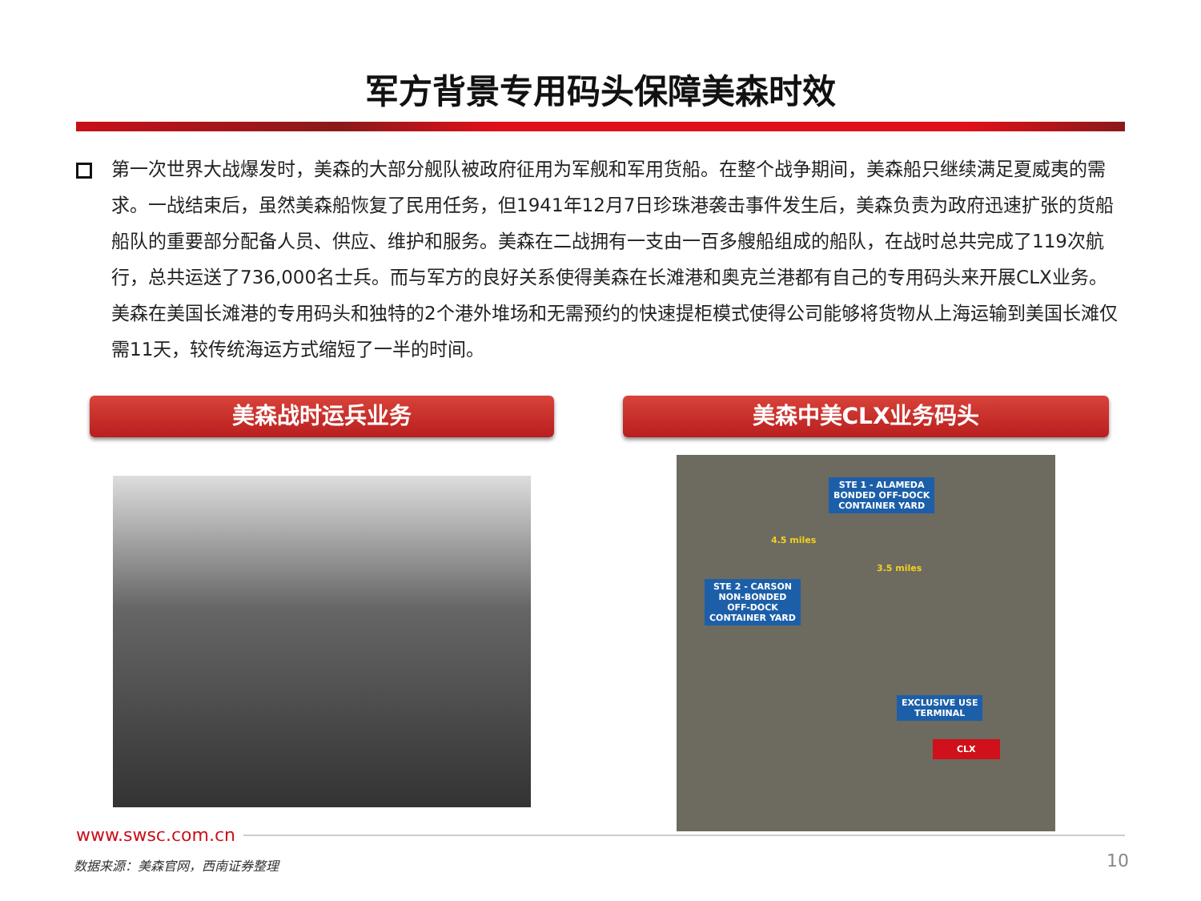军方背景专用码头保障美森时效
第一次世界大战爆发时，美森的大部分舰队被政府征用为军舰和军用货船。在整个战争期间，美森船只继续满足夏威夷的需求。一战结束后，虽然美森船恢复了民用任务，但1941年12月7日珍珠港袭击事件发生后，美森负责为政府迅速扩张的货船船队的重要部分配备人员、供应、维护和服务。美森在二战拥有一支由一百多艘船组成的船队，在战时总共完成了119次航行，总共运送了736,000名士兵。而与军方的良好关系使得美森在长滩港和奥克兰港都有自己的专用码头来开展CLX业务。美森在美国长滩港的专用码头和独特的2个港外堆场和无需预约的快速提柜模式使得公司能够将货物从上海运输到美国长滩仅需11天，较传统海运方式缩短了一半的时间。
美森战时运兵业务 美森中美CLX业务码头
STE 1 - ALAMEDA
BONDED OFF-DOCK
CONTAINER YARD
4.5 miles
3.5 miles
STE 2 - CARSON
NON-BONDED
OFF-DOCK
CONTAINER YARD
EXCLUSIVE USE
TERMINAL
CLX
www.swsc.com.cn
数据来源：美森官网，西南证券整理 10